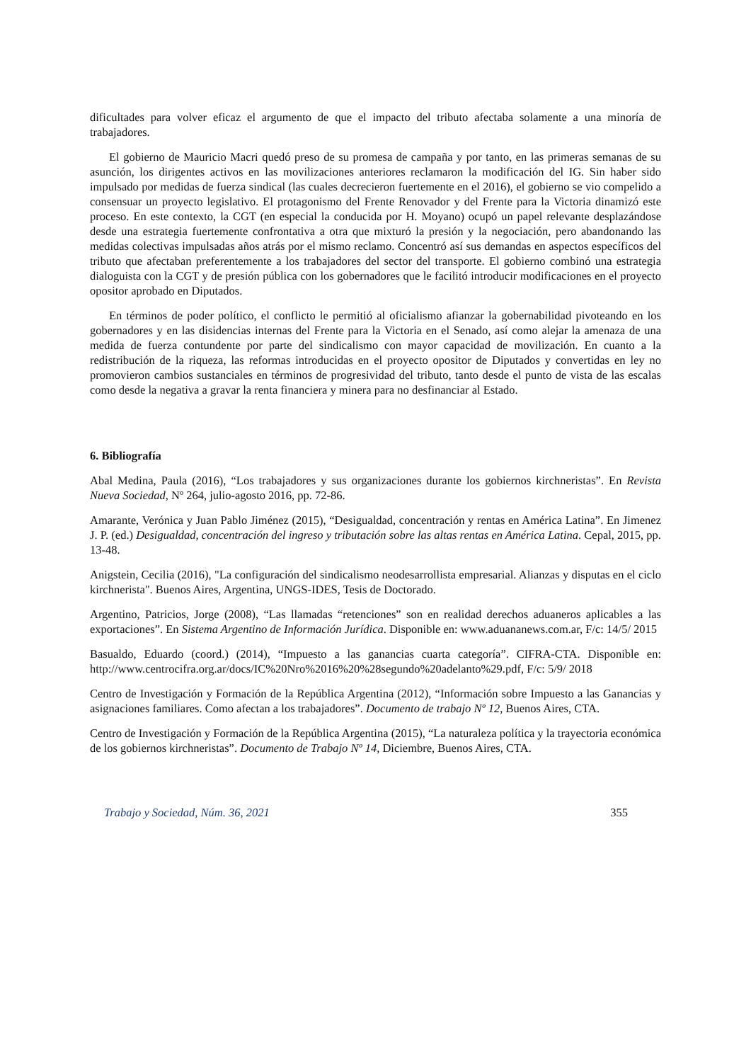dificultades para volver eficaz el argumento de que el impacto del tributo afectaba solamente a una minoría de trabajadores.
El gobierno de Mauricio Macri quedó preso de su promesa de campaña y por tanto, en las primeras semanas de su asunción, los dirigentes activos en las movilizaciones anteriores reclamaron la modificación del IG. Sin haber sido impulsado por medidas de fuerza sindical (las cuales decrecieron fuertemente en el 2016), el gobierno se vio compelido a consensuar un proyecto legislativo. El protagonismo del Frente Renovador y del Frente para la Victoria dinamizó este proceso. En este contexto, la CGT (en especial la conducida por H. Moyano) ocupó un papel relevante desplazándose desde una estrategia fuertemente confrontativa a otra que mixturó la presión y la negociación, pero abandonando las medidas colectivas impulsadas años atrás por el mismo reclamo. Concentró así sus demandas en aspectos específicos del tributo que afectaban preferentemente a los trabajadores del sector del transporte. El gobierno combinó una estrategia dialoguista con la CGT y de presión pública con los gobernadores que le facilitó introducir modificaciones en el proyecto opositor aprobado en Diputados.
En términos de poder político, el conflicto le permitió al oficialismo afianzar la gobernabilidad pivoteando en los gobernadores y en las disidencias internas del Frente para la Victoria en el Senado, así como alejar la amenaza de una medida de fuerza contundente por parte del sindicalismo con mayor capacidad de movilización. En cuanto a la redistribución de la riqueza, las reformas introducidas en el proyecto opositor de Diputados y convertidas en ley no promovieron cambios sustanciales en términos de progresividad del tributo, tanto desde el punto de vista de las escalas como desde la negativa a gravar la renta financiera y minera para no desfinanciar al Estado.
6. Bibliografía
Abal Medina, Paula (2016), “Los trabajadores y sus organizaciones durante los gobiernos kirchneristas”. En Revista Nueva Sociedad, Nº 264, julio-agosto 2016, pp. 72-86.
Amarante, Verónica y Juan Pablo Jiménez (2015), “Desigualdad, concentración y rentas en América Latina”. En Jimenez J. P. (ed.) Desigualdad, concentración del ingreso y tributación sobre las altas rentas en América Latina. Cepal, 2015, pp. 13-48.
Anigstein, Cecilia (2016), "La configuración del sindicalismo neodesarrollista empresarial. Alianzas y disputas en el ciclo kirchnerista". Buenos Aires, Argentina, UNGS-IDES, Tesis de Doctorado.
Argentino, Patricios, Jorge (2008), “Las llamadas “retenciones” son en realidad derechos aduaneros aplicables a las exportaciones”. En Sistema Argentino de Información Jurídica. Disponible en: www.aduananews.com.ar, F/c: 14/5/ 2015
Basualdo, Eduardo (coord.) (2014), “Impuesto a las ganancias cuarta categoría”. CIFRA-CTA. Disponible en: http://www.centrocifra.org.ar/docs/IC%20Nro%2016%20%28segundo%20adelanto%29.pdf, F/c: 5/9/ 2018
Centro de Investigación y Formación de la República Argentina (2012), “Información sobre Impuesto a las Ganancias y asignaciones familiares. Como afectan a los trabajadores”. Documento de trabajo Nº 12, Buenos Aires, CTA.
Centro de Investigación y Formación de la República Argentina (2015), “La naturaleza política y la trayectoria económica de los gobiernos kirchneristas”. Documento de Trabajo Nº 14, Diciembre, Buenos Aires, CTA.
Trabajo y Sociedad, Núm. 36, 2021 355